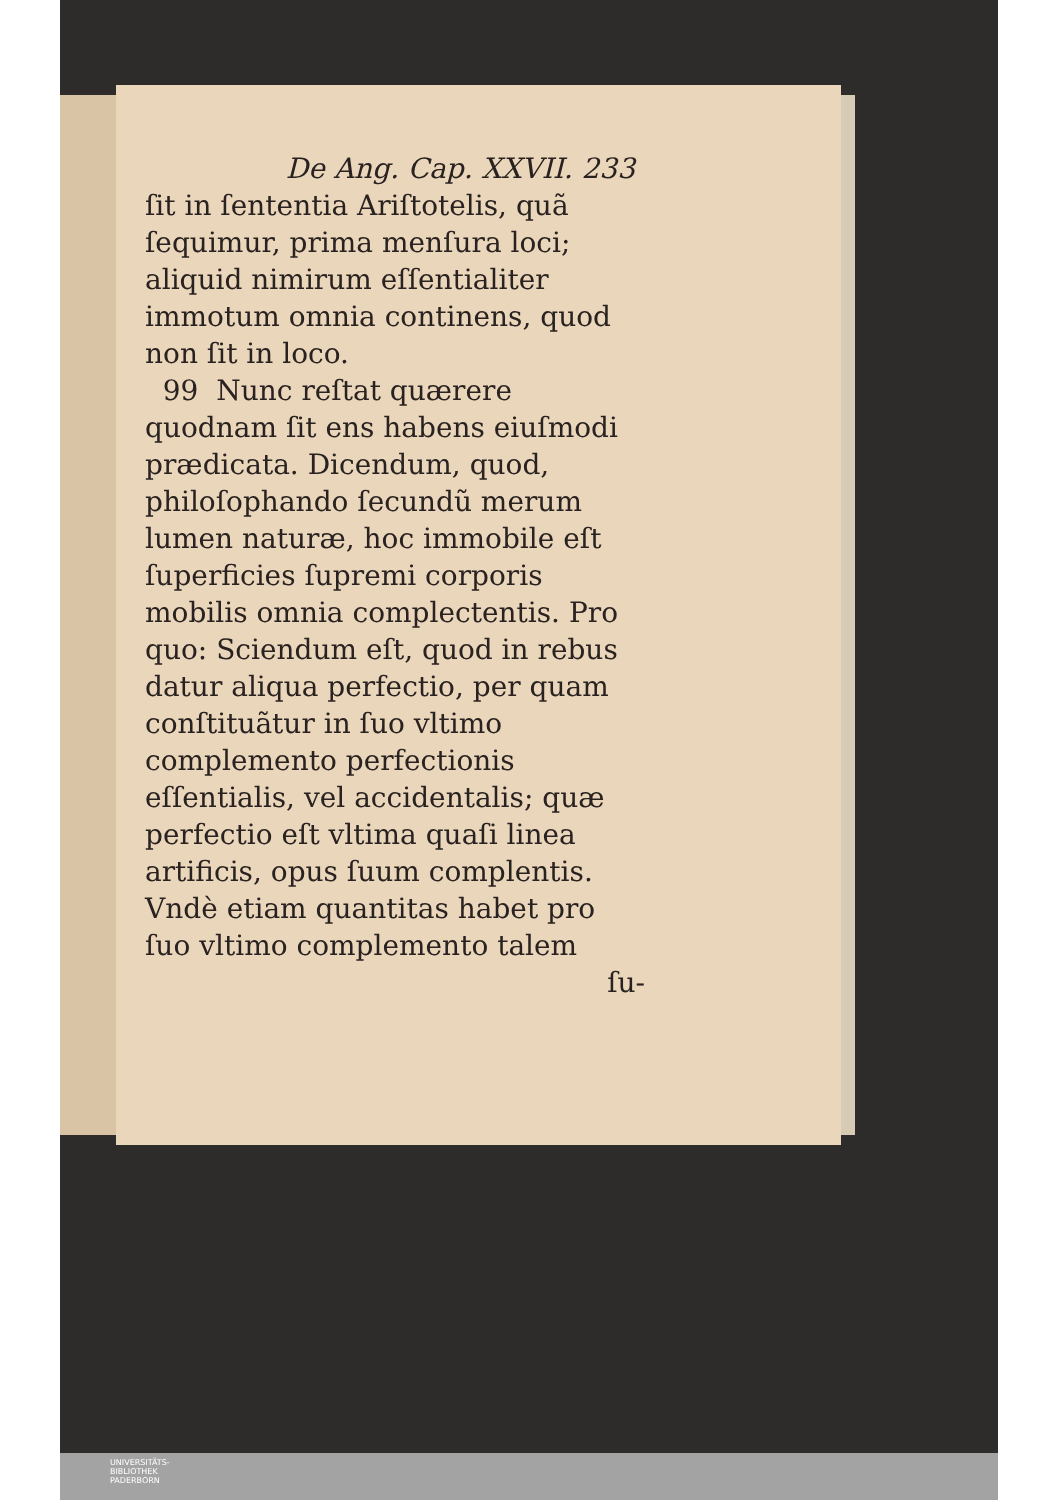De Ang. Cap. XXVII. 233
ſit in ſententia Ariſtotelis, quã ſequimur, prima menſura loci; aliquid nimirum eſſentialiter immotum omnia continens, quod non ſit in loco.
99 Nunc reſtat quærere quodnam ſit ens habens eiuſmodi prædicata. Dicendum, quod, philoſophando ſecundũ merum lumen naturæ, hoc immobile eſt ſuperficies ſupremi corporis mobilis omnia complectentis. Pro quo: Sciendum eſt, quod in rebus datur aliqua perfectio, per quam conſtituãtur in ſuo vltimo complemento perfectionis eſſentialis, vel accidentalis; quæ perfectio eſt vltima quaſi linea artificis, opus ſuum complentis. Vndè etiam quantitas habet pro ſuo vltimo complemento talem
ſu-
UNIVERSITÄTS-
BIBLIOTHEK
PADERBORN